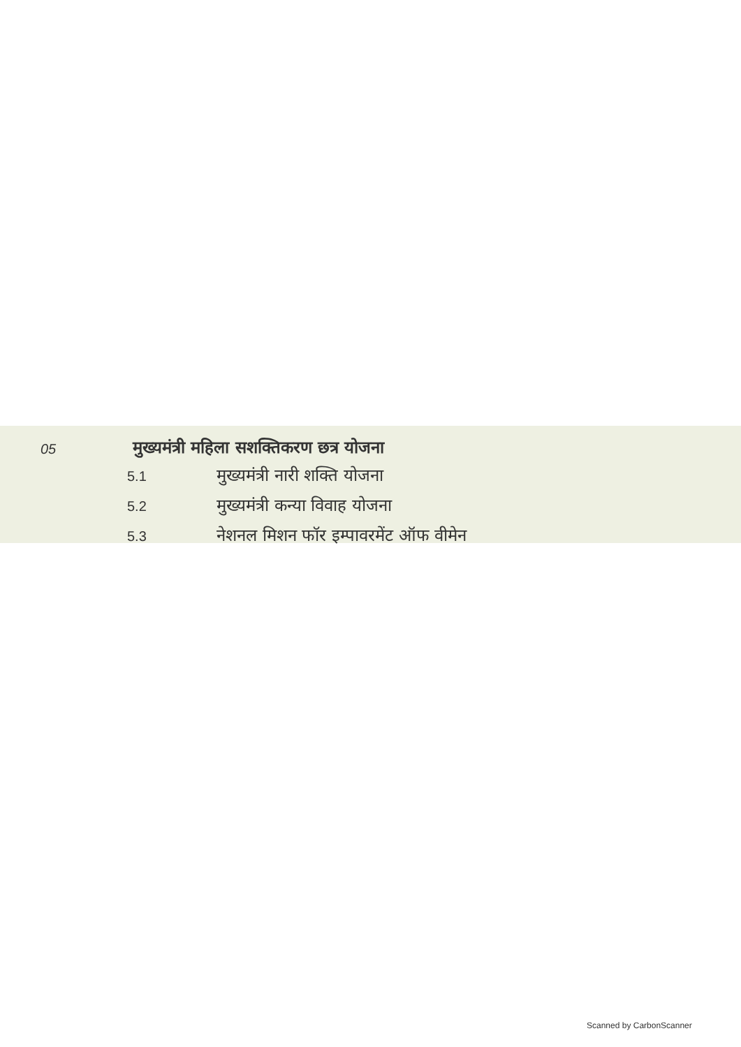05 मुख्यमंत्री महिला सशक्तिकरण छत्र योजना
5.1 मुख्यमंत्री नारी शक्ति योजना
5.2 मुख्यमंत्री कन्या विवाह योजना
5.3 नेशनल मिशन फॉर इम्पावरमेंट ऑफ वीमेन
Scanned by CarbonScanner